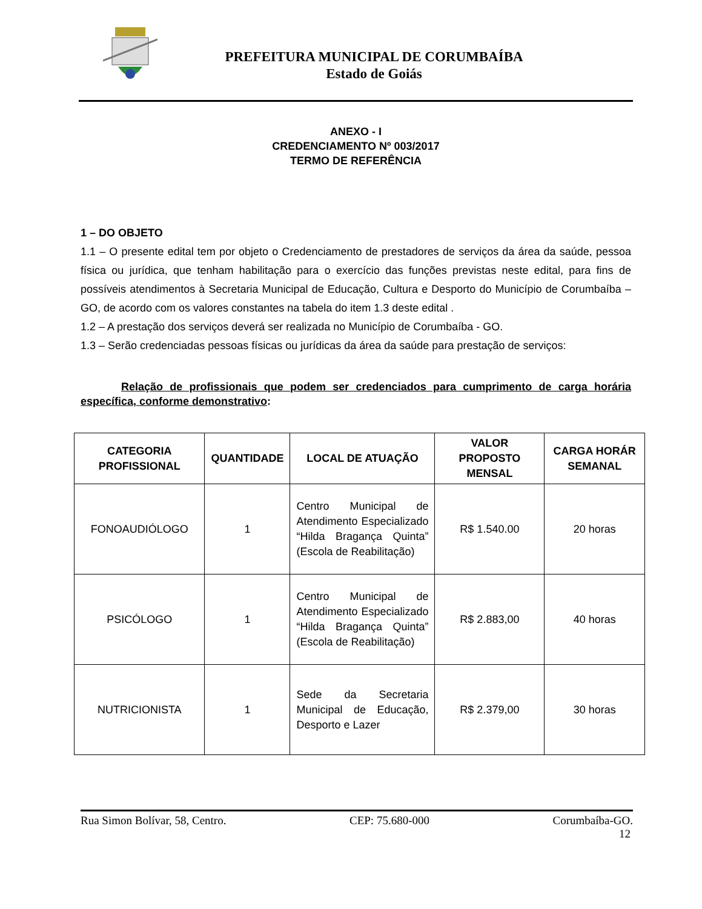PREFEITURA MUNICIPAL DE CORUMBAÍBA
Estado de Goiás
ANEXO - I
CREDENCIAMENTO Nº 003/2017
TERMO DE REFERÊNCIA
1 – DO OBJETO
1.1 – O presente edital tem por objeto o Credenciamento de prestadores de serviços da área da saúde, pessoa física ou jurídica, que tenham habilitação para o exercício das funções previstas neste edital, para fins de possíveis atendimentos à Secretaria Municipal de Educação, Cultura e Desporto do Município de Corumbaíba – GO, de acordo com os valores constantes na tabela do item 1.3 deste edital .
1.2 – A prestação dos serviços deverá ser realizada no Município de Corumbaíba - GO.
1.3 – Serão credenciadas pessoas físicas ou jurídicas da área da saúde para prestação de serviços:
Relação de profissionais que podem ser credenciados para cumprimento de carga horária específica, conforme demonstrativo:
| CATEGORIA PROFISSIONAL | QUANTIDADE | LOCAL DE ATUAÇÃO | VALOR PROPOSTO MENSAL | CARGA HORÁR SEMANAL |
| --- | --- | --- | --- | --- |
| FONOAUDIÓLOGO | 1 | Centro Municipal de Atendimento Especializado “Hilda Bragança Quinta” (Escola de Reabilitação) | R$ 1.540.00 | 20 horas |
| PSICÓLOGO | 1 | Centro Municipal de Atendimento Especializado “Hilda Bragança Quinta” (Escola de Reabilitação) | R$ 2.883,00 | 40 horas |
| NUTRICIONISTA | 1 | Sede da Secretaria Municipal de Educação, Desporto e Lazer | R$ 2.379,00 | 30 horas |
Rua Simon Bolívar, 58, Centro. CEP: 75.680-000 Corumbaíba-GO.
12